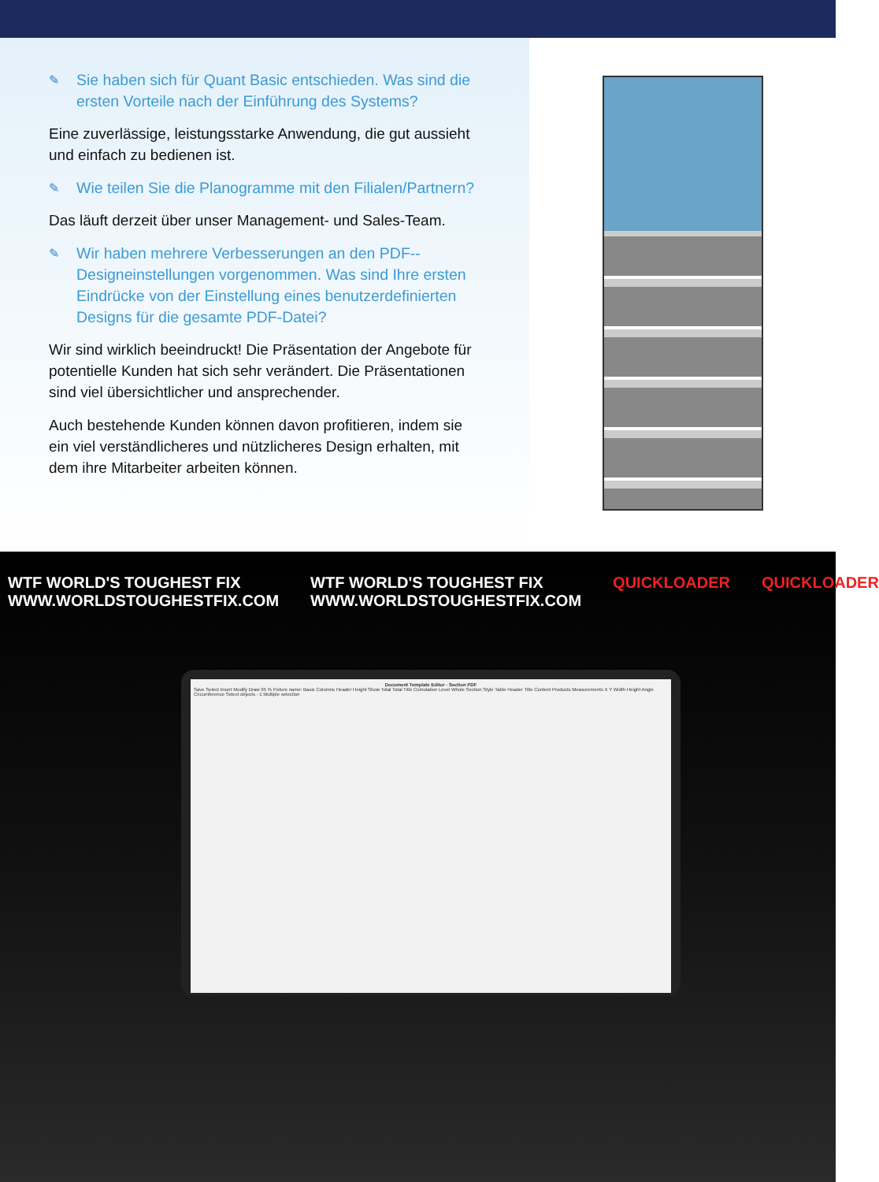✎
Sie haben sich für Quant Basic entschieden. Was sind die ersten Vorteile nach der Einführung des Systems?
Eine zuverlässige, leistungsstarke Anwendung, die gut aussieht und einfach zu bedienen ist.
✎
Wie teilen Sie die Planogramme mit den Filialen/Partnern?
Das läuft derzeit über unser Management- und Sales-Team.
✎
Wir haben mehrere Verbesserungen an den PDF--Designeinstellungen vorgenommen. Was sind Ihre ersten Eindrücke von der Einstellung eines benutzerdefinierten Designs für die gesamte PDF-Datei?
Wir sind wirklich beeindruckt! Die Präsentation der Angebote für potentielle Kunden hat sich sehr verändert. Die Präsentationen sind viel übersichtlicher und ansprechender.
Auch bestehende Kunden können davon profitieren, indem sie ein viel verständlicheres und nützlicheres Design erhalten, mit dem ihre Mitarbeiter arbeiten können.
WTF WORLD'S TOUGHEST FIX
WWW.WORLDSTOUGHESTFIX.COM WTF WORLD'S TOUGHEST FIX
WWW.WORLDSTOUGHESTFIX.COM QUICKLOADER QUICKLOADER
Document Template Editor - Section PDF
Save Select Insert Modify Draw 95 % Fixture name: Basic Columns Header Height Show Total Total Title Cumulation Level Whole Section Style Table Header Title Content Products Measurements X Y Width Height Angle Circumference Select objects - 1 Multiple selection